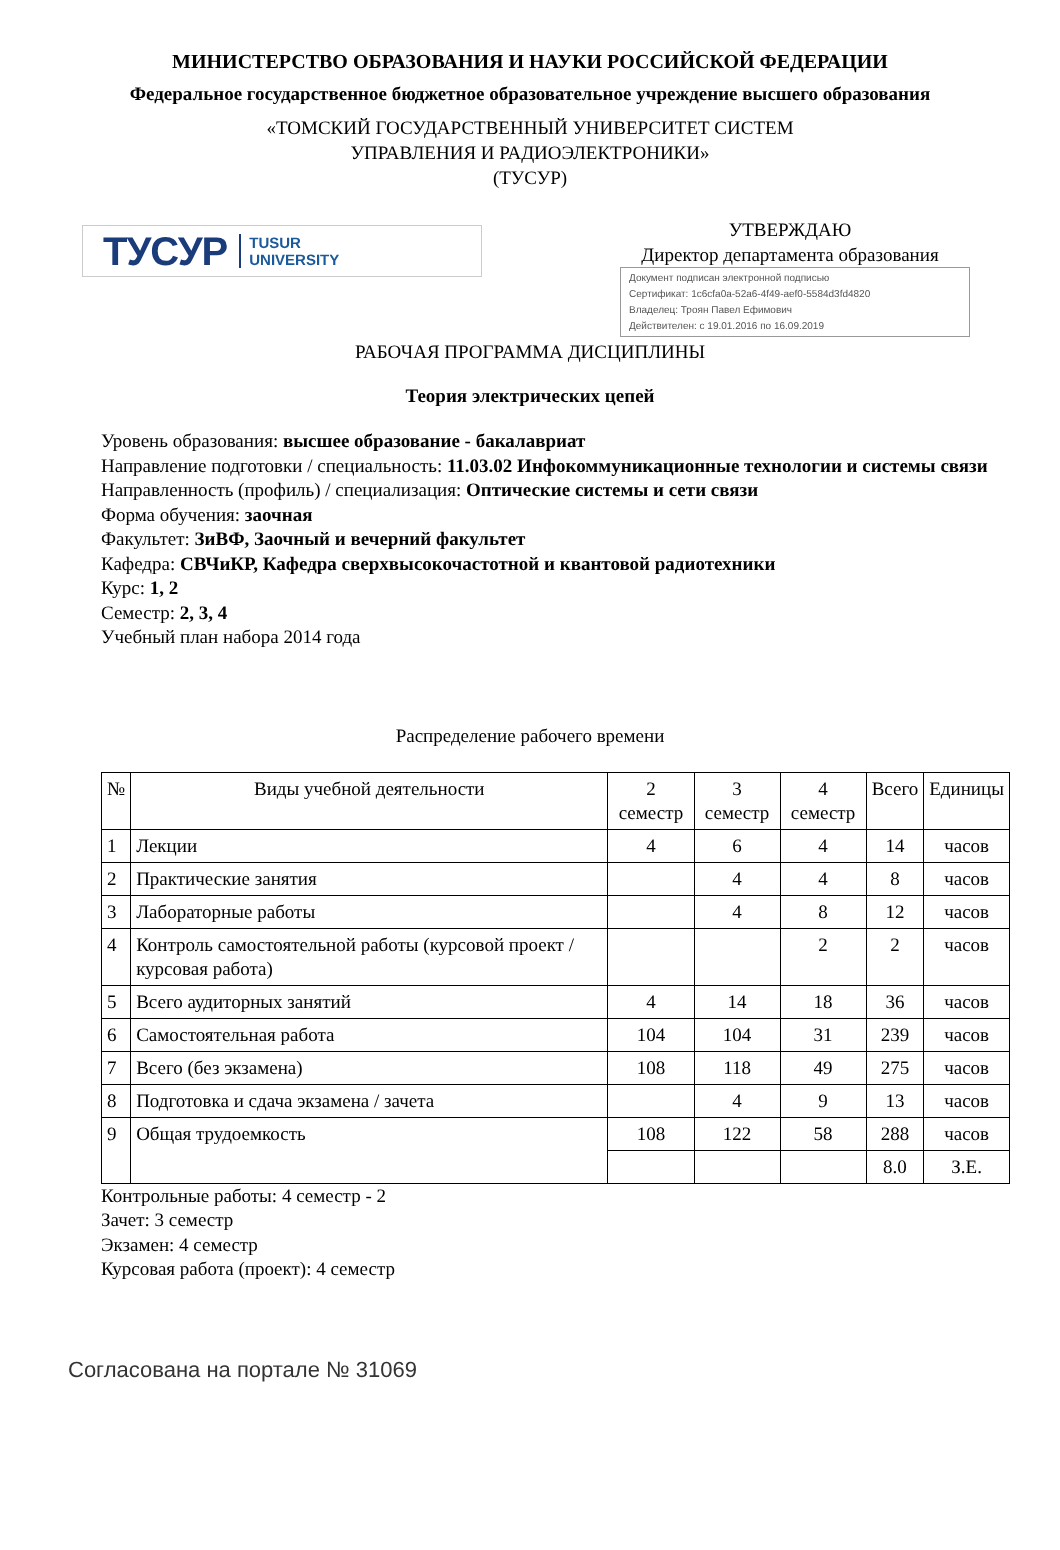МИНИСТЕРСТВО ОБРАЗОВАНИЯ И НАУКИ РОССИЙСКОЙ ФЕДЕРАЦИИ
Федеральное государственное бюджетное образовательное учреждение высшего образования
«ТОМСКИЙ ГОСУДАРСТВЕННЫЙ УНИВЕРСИТЕТ СИСТЕМ
УПРАВЛЕНИЯ И РАДИОЭЛЕКТРОНИКИ»
(ТУСУР)
ТУСУР TUSUR
UNIVERSITY
УТВЕРЖДАЮ
Директор департамента образования
Документ подписан электронной подписью
Сертификат: 1c6cfa0a-52a6-4f49-aef0-5584d3fd4820
Владелец: Троян Павел Ефимович
Действителен: с 19.01.2016 по 16.09.2019
РАБОЧАЯ ПРОГРАММА ДИСЦИПЛИНЫ
Теория электрических цепей
Уровень образования: высшее образование - бакалавриат
Направление подготовки / специальность: 11.03.02 Инфокоммуникационные технологии и системы связи
Направленность (профиль) / специализация: Оптические системы и сети связи
Форма обучения: заочная
Факультет: ЗиВФ, Заочный и вечерний факультет
Кафедра: СВЧиКР, Кафедра сверхвысокочастотной и квантовой радиотехники
Курс: 1, 2
Семестр: 2, 3, 4
Учебный план набора 2014 года
Распределение рабочего времени
| № | Виды учебной деятельности | 2 семестр | 3 семестр | 4 семестр | Всего | Единицы |
| --- | --- | --- | --- | --- | --- | --- |
| 1 | Лекции | 4 | 6 | 4 | 14 | часов |
| 2 | Практические занятия | | 4 | 4 | 8 | часов |
| 3 | Лабораторные работы | | 4 | 8 | 12 | часов |
| 4 | Контроль самостоятельной работы (курсовой проект / курсовая работа) | | | 2 | 2 | часов |
| 5 | Всего аудиторных занятий | 4 | 14 | 18 | 36 | часов |
| 6 | Самостоятельная работа | 104 | 104 | 31 | 239 | часов |
| 7 | Всего (без экзамена) | 108 | 118 | 49 | 275 | часов |
| 8 | Подготовка и сдача экзамена / зачета | | 4 | 9 | 13 | часов |
| 9 | Общая трудоемкость | 108 | 122 | 58 | 288 | часов |
| | | | | | 8.0 | З.Е. |
Контрольные работы: 4 семестр - 2
Зачет: 3 семестр
Экзамен: 4 семестр
Курсовая работа (проект): 4 семестр
Согласована на портале № 31069